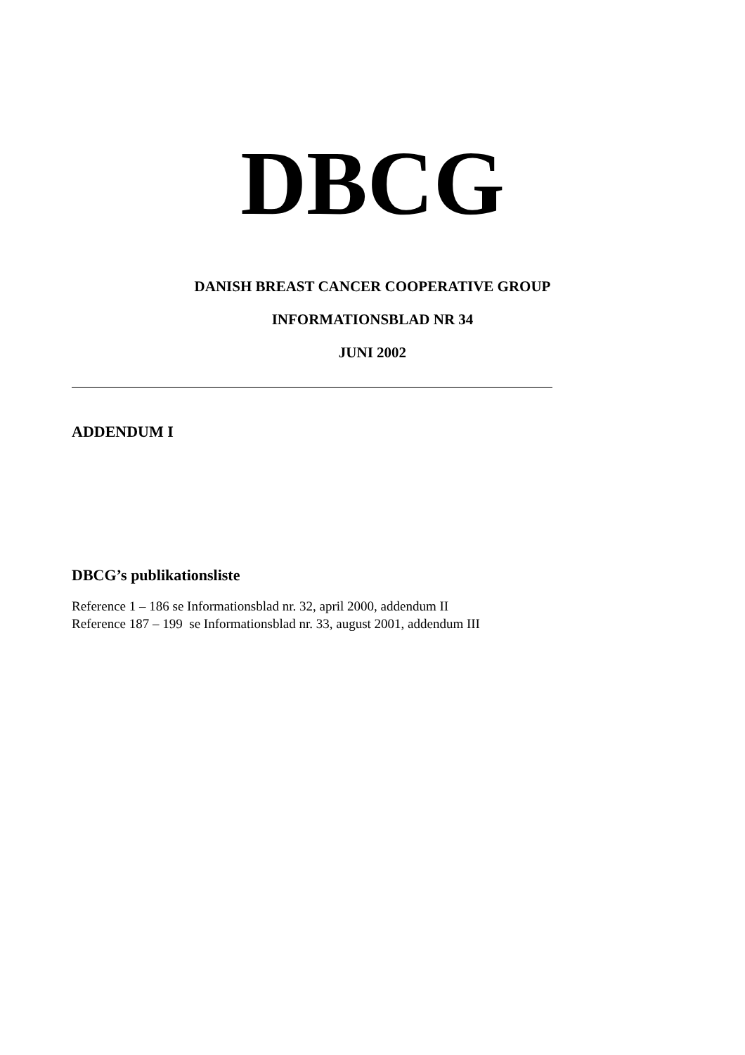DBCG
DANISH BREAST CANCER COOPERATIVE GROUP
INFORMATIONSBLAD NR 34
JUNI 2002
ADDENDUM I
DBCG’s publikationsliste
Reference 1 – 186 se Informationsblad nr. 32, april 2000, addendum II
Reference 187 – 199 se Informationsblad nr. 33, august 2001, addendum III